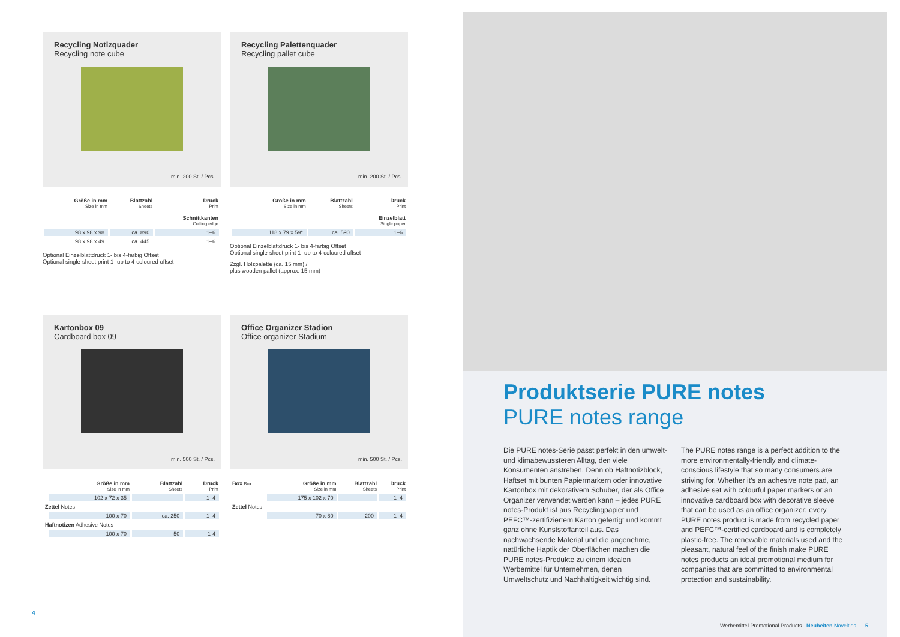Recycling Notizquader
Recycling note cube
min. 200 St. / Pcs.
| Größe in mm Size in mm | Blattzahl Sheets | Druck Print Schnittkanten Cutting edge |
| --- | --- | --- |
| 98 x 98 x 98 | ca. 890 | 1–6 |
| 98 x 98 x 49 | ca. 445 | 1–6 |
Optional Einzelblattdruck 1- bis 4-farbig Offset
Optional single-sheet print 1- up to 4-coloured offset
Recycling Palettenquader
Recycling pallet cube
min. 200 St. / Pcs.
| Größe in mm Size in mm | Blattzahl Sheets | Druck Print Einzelblatt Single paper |
| --- | --- | --- |
| 118 x 79 x 59* | ca. 590 | 1–6 |
Optional Einzelblattdruck 1- bis 4-farbig Offset
Optional single-sheet print 1- up to 4-coloured offset
Zzgl. Holzpalette (ca. 15 mm) /
plus wooden pallet (approx. 15 mm)
Kartonbox 09
Cardboard box 09
min. 500 St. / Pcs.
| | Größe in mm Size in mm | Blattzahl Sheets | Druck Print |
| --- | --- | --- | --- |
| | 102 x 72 x 35 | – | 1–4 |
| Zettel Notes | | | |
| | 100 x 70 | ca. 250 | 1–4 |
| Haftnotizen Adhesive Notes | | | |
| | 100 x 70 | 50 | 1-4 |
Office Organizer Stadion
Office organizer Stadium
min. 500 St. / Pcs.
| Box Box | Größe in mm Size in mm | Blattzahl Sheets | Druck Print |
| --- | --- | --- | --- |
| | 175 x 102 x 70 | – | 1–4 |
| Zettel Notes | | | |
| | 70 x 80 | 200 | 1–4 |
4
Produktserie PURE notes
PURE notes range
Die PURE notes-Serie passt perfekt in den umwelt- und klimabewussteren Alltag, den viele Konsumenten anstreben. Denn ob Haftnotizblock, Haftset mit bunten Papiermarkern oder innovative Kartonbox mit dekorativem Schuber, der als Office Organizer verwendet werden kann – jedes PURE notes-Produkt ist aus Recyclingpapier und PEFC™-zertifiziertem Karton gefertigt und kommt ganz ohne Kunststoffanteil aus. Das nachwachsende Material und die angenehme, natürliche Haptik der Oberflächen machen die PURE notes-Produkte zu einem idealen Werbemittel für Unternehmen, denen Umweltschutz und Nachhaltigkeit wichtig sind.
The PURE notes range is a perfect addition to the more environmentally-friendly and climate-conscious lifestyle that so many consumers are striving for. Whether it’s an adhesive note pad, an adhesive set with colourful paper markers or an innovative cardboard box with decorative sleeve that can be used as an office organizer; every PURE notes product is made from recycled paper and PEFC™-certified cardboard and is completely plastic-free. The renewable materials used and the pleasant, natural feel of the finish make PURE notes products an ideal promotional medium for companies that are committed to environmental protection and sustainability.
Werbemittel Promotional Products Neuheiten Novelties 5